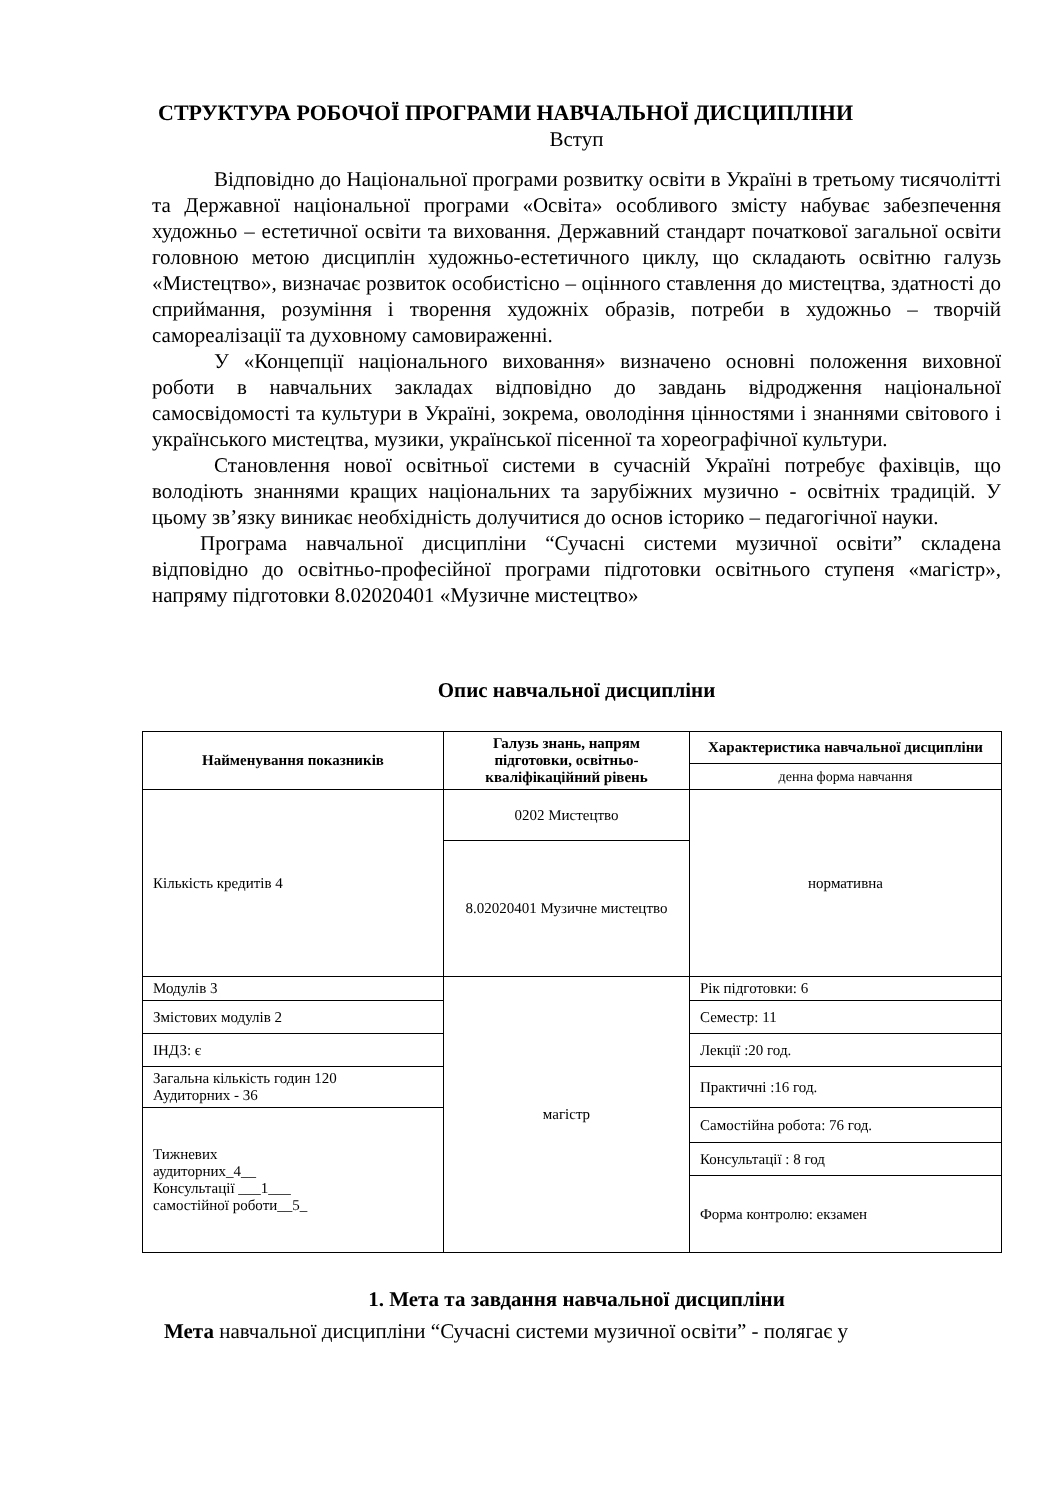СТРУКТУРА РОБОЧОЇ ПРОГРАМИ НАВЧАЛЬНОЇ ДИСЦИПЛІНИ
Вступ
Відповідно до Національної програми розвитку освіти в Україні в третьому тисячолітті та Державної національної програми «Освіта» особливого змісту набуває забезпечення художньо – естетичної освіти та виховання. Державний стандарт початкової загальної освіти головною метою дисциплін художньо-естетичного циклу, що складають освітню галузь «Мистецтво», визначає розвиток особистісно – оцінного ставлення до мистецтва, здатності до сприймання, розуміння і творення художніх образів, потреби в художньо – творчій самореалізації та духовному самовираженні.
У «Концепції національного виховання» визначено основні положення виховної роботи в навчальних закладах відповідно до завдань відродження національної самосвідомості та культури в Україні, зокрема, оволодіння цінностями і знаннями світового і українського мистецтва, музики, української пісенної та хореографічної культури.
Становлення нової освітньої системи в сучасній Україні потребує фахівців, що володіють знаннями кращих національних та зарубіжних музично - освітніх традицій. У цьому зв’язку виникає необхідність долучитися до основ історико – педагогічної науки.
Програма навчальної дисципліни “Сучасні системи музичної освіти” складена відповідно до освітньо-професійної програми підготовки освітнього ступеня «магістр», напряму підготовки 8.02020401 «Музичне мистецтво»
Опис навчальної дисципліни
| Найменування показників | Галузь знань, напрям підготовки, освітньо-кваліфікаційний рівень | Характеристика навчальної дисципліни |
| --- | --- | --- |
| | | денна форма навчання |
| Кількість кредитів 4 | 0202 Мистецтво | нормативна |
| | 8.02020401 Музичне мистецтво | |
| Модулів 3 | магістр | Рік підготовки: 6 |
| Змістових модулів 2 | | Семестр: 11 |
| ІНДЗ: є | | Лекції :20 год. |
| Загальна кількість годин 120 Аудиторних - 36 | | Практичні :16 год. |
| Тижневих аудиторних_4__ Консультації ___1___ самостійної роботи__5_ | | Самостійна робота: 76 год. |
| | | Консультації : 8 год |
| | | Форма контролю: екзамен |
1. Мета та завдання навчальної дисципліни
Мета навчальної дисципліни “Сучасні системи музичної освіти” - полягає у